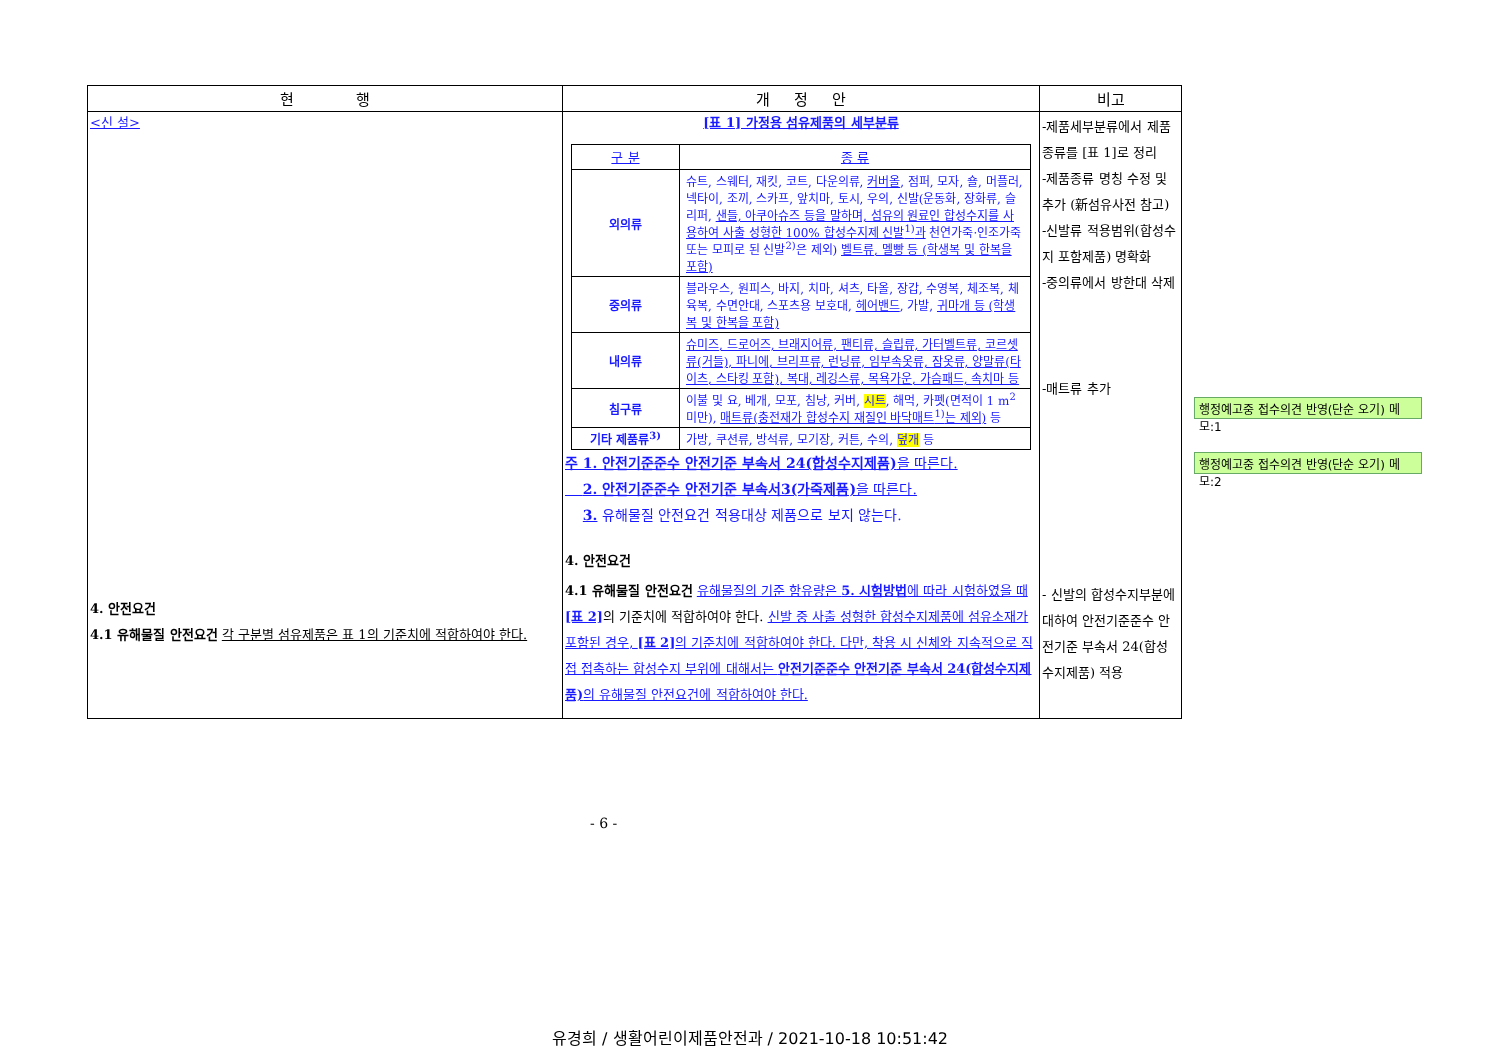| 현 행 | 개 정 안 | 비고 |
| --- | --- | --- |
| <신 설> 4. 안전요건 4.1 유해물질 안전요건 각 구분별 섬유제품은 표 1의 기준치에 적합하여야 한다. | [표 1] 가정용 섬유제품의 세부분류 / 구 분 / 종 류 / / --- / --- / / 외의류 / 슈트, 스웨터, 재킷, 코트, 다운의류, 커버올 , 점퍼, 모자, 숄, 머플러, 넥타이, 조끼, 스카프, 앞치마, 토시, 우의, 신발(운동화, 장화류, 슬리퍼, 샌들, 아쿠아슈즈 등을 말하며, 섬유의 원료인 합성수지를 사용하여 사출 성형한 100% 합성수지제 신발<sup>1)</sup>과 천연가죽·인조가죽 또는 모피로 된 신발<sup>2)</sup>은 제외) 벨트류, 멜빵 등 (학생복 및 한복을 포함) / / 중의류 / 블라우스, 원피스, 바지, 치마, 셔츠, 타올, 장갑, 수영복, 체조복, 체육복, 수면안대, 스포츠용 보호대, 헤어밴드 , 가발, 귀마개 등 (학생복 및 한복을 포함) / / 내의류 / 슈미즈, 드로어즈, 브래지어류, 팬티류, 슬립류, 가터벨트류, 코르셋류(거들), 파니에, 브리프류, 런닝류, 임부속옷류, 잠옷류, 양말류(타이츠, 스타킹 포함), 복대, 레깅스류, 목욕가운, 가슴패드, 속치마 등 / / 침구류 / 이불 및 요, 베개, 모포, 침낭, 커버, 시트 , 해먹, 카펫(면적이 1 m<sup>2</sup> 미만), 매트류(충전재가 합성수지 재질인 바닥매트<sup>1)</sup>는 제외) 등 / / 기타 제품류<sup>3)</sup> / 가방, 쿠션류, 방석류, 모기장, 커튼, 수의, 덮개 등 / 주 1. 안전기준준수 안전기준 부속서 24(합성수지제품) 을 따른다. 2. 안전기준준수 안전기준 부속서3(가죽제품) 을 따른다. 3. 유해물질 안전요건 적용대상 제품으로 보지 않는다. 4. 안전요건 4.1 유해물질 안전요건 유해물질의 기준 함유량은 5. 시험방법 에 따라 시험하였을 때 [표 2] 의 기준치에 적합하여야 한다. 신발 중 사출 성형한 합성수지제품에 섬유소재가 포함된 경우, [표 2] 의 기준치에 적합하여야 한다. 다만, 착용 시 신체와 지속적으로 직접 접촉하는 합성수지 부위에 대해서는 안전기준준수 안전기준 부속서 24(합성수지제품) 의 유해물질 안전요건에 적합하여야 한다. | -제품세부분류에서 제품종류를 [표 1]로 정리 -제품종류 명칭 수정 및 추가 (新섬유사전 참고) -신발류 적용범위(합성수지 포함제품) 명확화 -중의류에서 방한대 삭제 -매트류 추가 - 신발의 합성수지부분에 대하여 안전기준준수 안전기준 부속서 24(합성수지제품) 적용 |
행정예고중 접수의견 반영(단순 오기) 메모:1
행정예고중 접수의견 반영(단순 오기) 메모:2
- 6 -
유경희 / 생활어린이제품안전과 / 2021-10-18 10:51:42